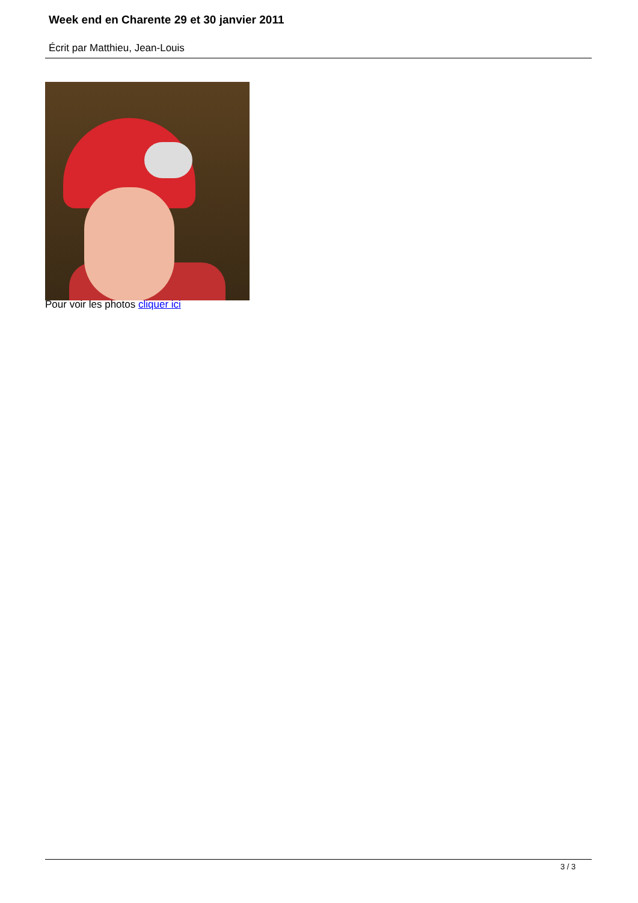Week end en Charente 29 et 30 janvier 2011
Écrit par Matthieu, Jean-Louis
Pour voir les photos cliquer ici
3 / 3